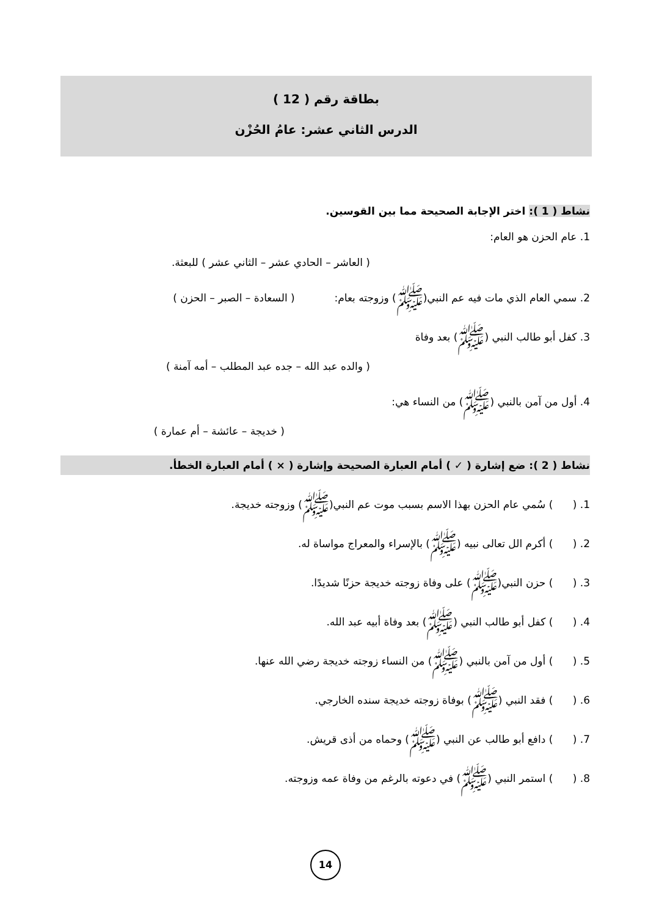بطاقة رقم ( 12 )
الدرس الثاني عشر: عامُ الحُزْن
نشاط ( 1 ): اختر الإجابة الصحيحة مما بين القوسين.
1. عام الحزن هو العام:
( العاشر – الحادي عشر – الثاني عشر ) للبعثة.
2. سمي العام الذي مات فيه عم النبي(ﷺ) وزوجته بعام: ( السعادة – الصبر – الحزن )
3. كفل أبو طالب النبي (ﷺ) بعد وفاة
( والده عبد الله – جده عبد المطلب – أمه آمنة )
4. أول من آمن بالنبي (ﷺ) من النساء هي:
( خديجة – عائشة – أم عمارة )
نشاط ( 2 ): ضع إشارة ( ✓ ) أمام العبارة الصحيحة وإشارة ( × ) أمام العبارة الخطأ.
1. ( ) سُمي عام الحزن بهذا الاسم بسبب موت عم النبي(ﷺ) وزوجته خديجة.
2. ( ) أكرم الل تعالى نبيه (ﷺ) بالإسراء والمعراج مواساة له.
3. ( ) حزن النبي(ﷺ) على وفاة زوجته خديجة حزنًا شديدًا.
4. ( ) كفل أبو طالب النبي (ﷺ) بعد وفاة أبيه عبد الله.
5. ( ) أول من آمن بالنبي (ﷺ) من النساء زوجته خديجة رضي الله عنها.
6. ( ) فقد النبي (ﷺ) بوفاة زوجته خديجة سنده الخارجي.
7. ( ) دافع أبو طالب عن النبي (ﷺ) وحماه من أذى قريش.
8. ( ) استمر النبي (ﷺ) في دعوته بالرغم من وفاة عمه وزوجته.
14